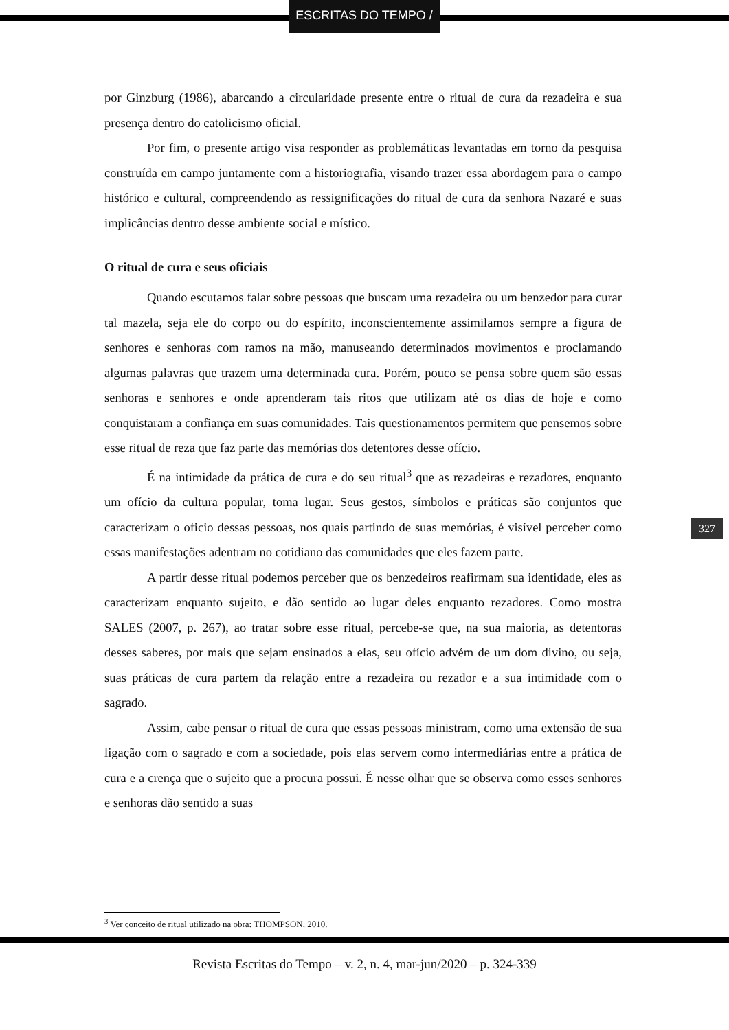ESCRITAS DO TEMPO /
por Ginzburg (1986), abarcando a circularidade presente entre o ritual de cura da rezadeira e sua presença dentro do catolicismo oficial.
Por fim, o presente artigo visa responder as problemáticas levantadas em torno da pesquisa construída em campo juntamente com a historiografia, visando trazer essa abordagem para o campo histórico e cultural, compreendendo as ressignificações do ritual de cura da senhora Nazaré e suas implicâncias dentro desse ambiente social e místico.
O ritual de cura e seus oficiais
Quando escutamos falar sobre pessoas que buscam uma rezadeira ou um benzedor para curar tal mazela, seja ele do corpo ou do espírito, inconscientemente assimilamos sempre a figura de senhores e senhoras com ramos na mão, manuseando determinados movimentos e proclamando algumas palavras que trazem uma determinada cura. Porém, pouco se pensa sobre quem são essas senhoras e senhores e onde aprenderam tais ritos que utilizam até os dias de hoje e como conquistaram a confiança em suas comunidades. Tais questionamentos permitem que pensemos sobre esse ritual de reza que faz parte das memórias dos detentores desse ofício.
É na intimidade da prática de cura e do seu ritual<sup>3</sup> que as rezadeiras e rezadores, enquanto um ofício da cultura popular, toma lugar. Seus gestos, símbolos e práticas são conjuntos que caracterizam o oficio dessas pessoas, nos quais partindo de suas memórias, é visível perceber como essas manifestações adentram no cotidiano das comunidades que eles fazem parte.
A partir desse ritual podemos perceber que os benzedeiros reafirmam sua identidade, eles as caracterizam enquanto sujeito, e dão sentido ao lugar deles enquanto rezadores. Como mostra SALES (2007, p. 267), ao tratar sobre esse ritual, percebe-se que, na sua maioria, as detentoras desses saberes, por mais que sejam ensinados a elas, seu ofício advém de um dom divino, ou seja, suas práticas de cura partem da relação entre a rezadeira ou rezador e a sua intimidade com o sagrado.
Assim, cabe pensar o ritual de cura que essas pessoas ministram, como uma extensão de sua ligação com o sagrado e com a sociedade, pois elas servem como intermediárias entre a prática de cura e a crença que o sujeito que a procura possui. É nesse olhar que se observa como esses senhores e senhoras dão sentido a suas
327
<sup>3</sup> Ver conceito de ritual utilizado na obra: THOMPSON, 2010.
Revista Escritas do Tempo – v. 2, n. 4, mar-jun/2020 – p. 324-339